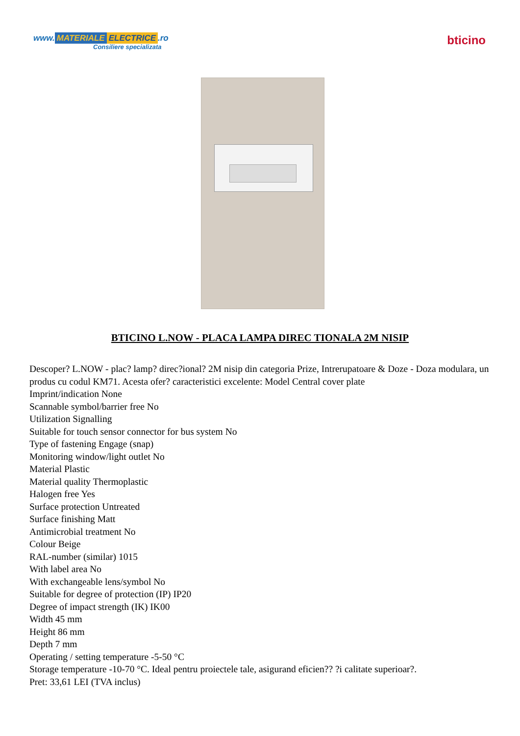www. MATERIALE ELECTRICE.ro
Consiliere specializata
bticino
BTICINO L.NOW - PLACA LAMPA DIREC TIONALA 2M NISIP
Descoper? L.NOW - plac? lamp? direc?ional? 2M nisip din categoria Prize, Intrerupatoare & Doze - Doza modulara, un produs cu codul KM71. Acesta ofer? caracteristici excelente: Model Central cover plate
Imprint/indication None
Scannable symbol/barrier free No
Utilization Signalling
Suitable for touch sensor connector for bus system No
Type of fastening Engage (snap)
Monitoring window/light outlet No
Material Plastic
Material quality Thermoplastic
Halogen free Yes
Surface protection Untreated
Surface finishing Matt
Antimicrobial treatment No
Colour Beige
RAL-number (similar) 1015
With label area No
With exchangeable lens/symbol No
Suitable for degree of protection (IP) IP20
Degree of impact strength (IK) IK00
Width 45 mm
Height 86 mm
Depth 7 mm
Operating / setting temperature -5-50 °C
Storage temperature -10-70 °C. Ideal pentru proiectele tale, asigurand eficien?? ?i calitate superioar?.
Pret: 33,61 LEI (TVA inclus)